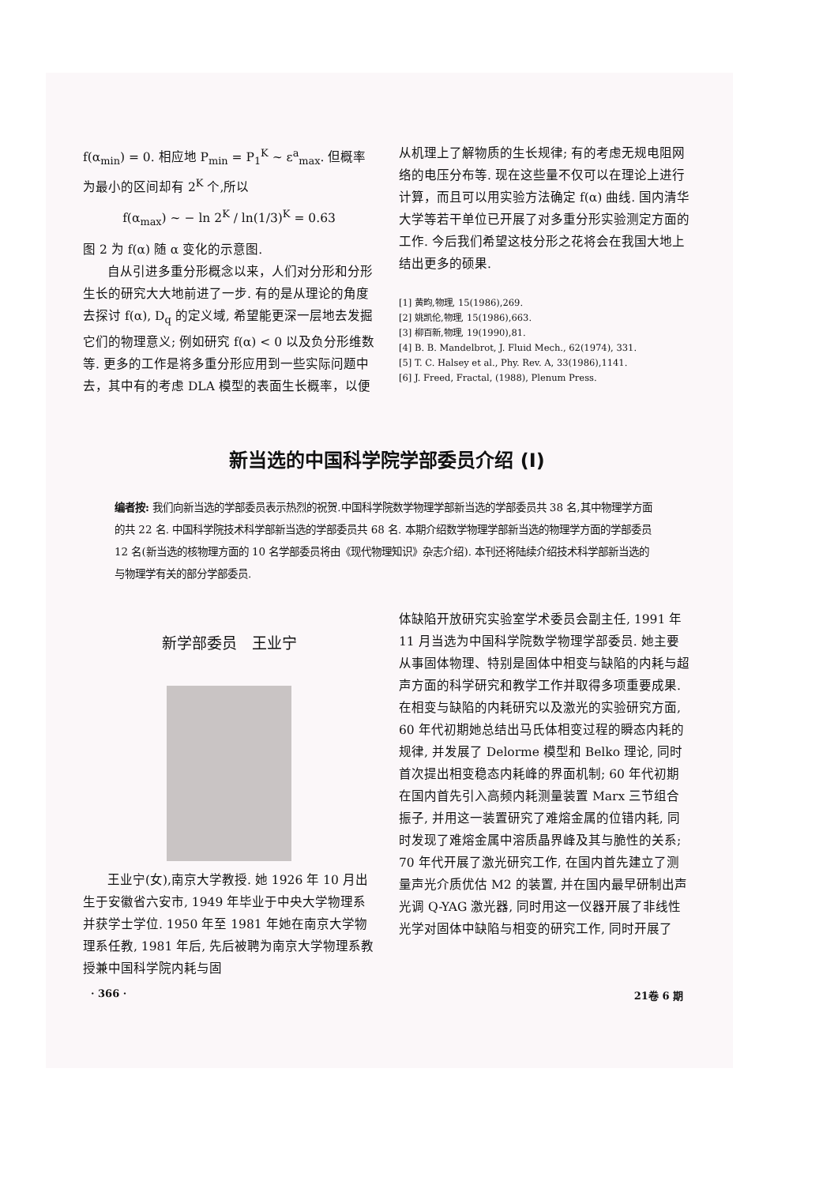f(α<sub>min</sub>) = 0. 相应地 P<sub>min</sub> = P<sub>1</sub><sup>K</sup> ~ ε<sup>a</sup><sub>max</sub>. 但概率为最小的区间却有 2<sup>K</sup> 个,所以
f(α<sub>max</sub>) ~ − ln 2<sup>K</sup> / ln(1/3)<sup>K</sup> = 0.63
图 2 为 f(α) 随 α 变化的示意图.
自从引进多重分形概念以来，人们对分形和分形生长的研究大大地前进了一步. 有的是从理论的角度去探讨 f(α), D<sub>q</sub> 的定义域, 希望能更深一层地去发掘它们的物理意义; 例如研究 f(α) < 0 以及负分形维数等. 更多的工作是将多重分形应用到一些实际问题中去，其中有的考虑 DLA 模型的表面生长概率，以便
从机理上了解物质的生长规律; 有的考虑无规电阻网络的电压分布等. 现在这些量不仅可以在理论上进行计算，而且可以用实验方法确定 f(α) 曲线. 国内清华大学等若干单位已开展了对多重分形实验测定方面的工作. 今后我们希望这枝分形之花将会在我国大地上结出更多的硕果.
[1] 黄畇,物理, 15(1986),269.
[2] 姚凯伦,物理, 15(1986),663.
[3] 柳百新,物理, 19(1990),81.
[4] B. B. Mandelbrot, J. Fluid Mech., 62(1974), 331.
[5] T. C. Halsey et al., Phy. Rev. A, 33(1986),1141.
[6] J. Freed, Fractal, (1988), Plenum Press.
新当选的中国科学院学部委员介绍 (I)
编者按: 我们向新当选的学部委员表示热烈的祝贺.中国科学院数学物理学部新当选的学部委员共 38 名,其中物理学方面的共 22 名. 中国科学院技术科学部新当选的学部委员共 68 名. 本期介绍数学物理学部新当选的物理学方面的学部委员 12 名(新当选的核物理方面的 10 名学部委员将由《现代物理知识》杂志介绍). 本刊还将陆续介绍技术科学部新当选的与物理学有关的部分学部委员.
新学部委员　王业宁
王业宁(女),南京大学教授. 她 1926 年 10 月出生于安徽省六安市, 1949 年毕业于中央大学物理系并获学士学位. 1950 年至 1981 年她在南京大学物理系任教, 1981 年后, 先后被聘为南京大学物理系教授兼中国科学院内耗与固
体缺陷开放研究实验室学术委员会副主任, 1991 年 11 月当选为中国科学院数学物理学部委员. 她主要从事固体物理、特别是固体中相变与缺陷的内耗与超声方面的科学研究和教学工作并取得多项重要成果. 在相变与缺陷的内耗研究以及激光的实验研究方面, 60 年代初期她总结出马氏体相变过程的瞬态内耗的规律, 并发展了 Delorme 模型和 Belko 理论, 同时首次提出相变稳态内耗峰的界面机制; 60 年代初期在国内首先引入高频内耗测量装置 Marx 三节组合振子, 并用这一装置研究了难熔金属的位错内耗, 同时发现了难熔金属中溶质晶界峰及其与脆性的关系; 70 年代开展了激光研究工作, 在国内首先建立了测量声光介质优估 M2 的装置, 并在国内最早研制出声光调 Q-YAG 激光器, 同时用这一仪器开展了非线性光学对固体中缺陷与相变的研究工作, 同时开展了
· 366 · 21卷 6 期